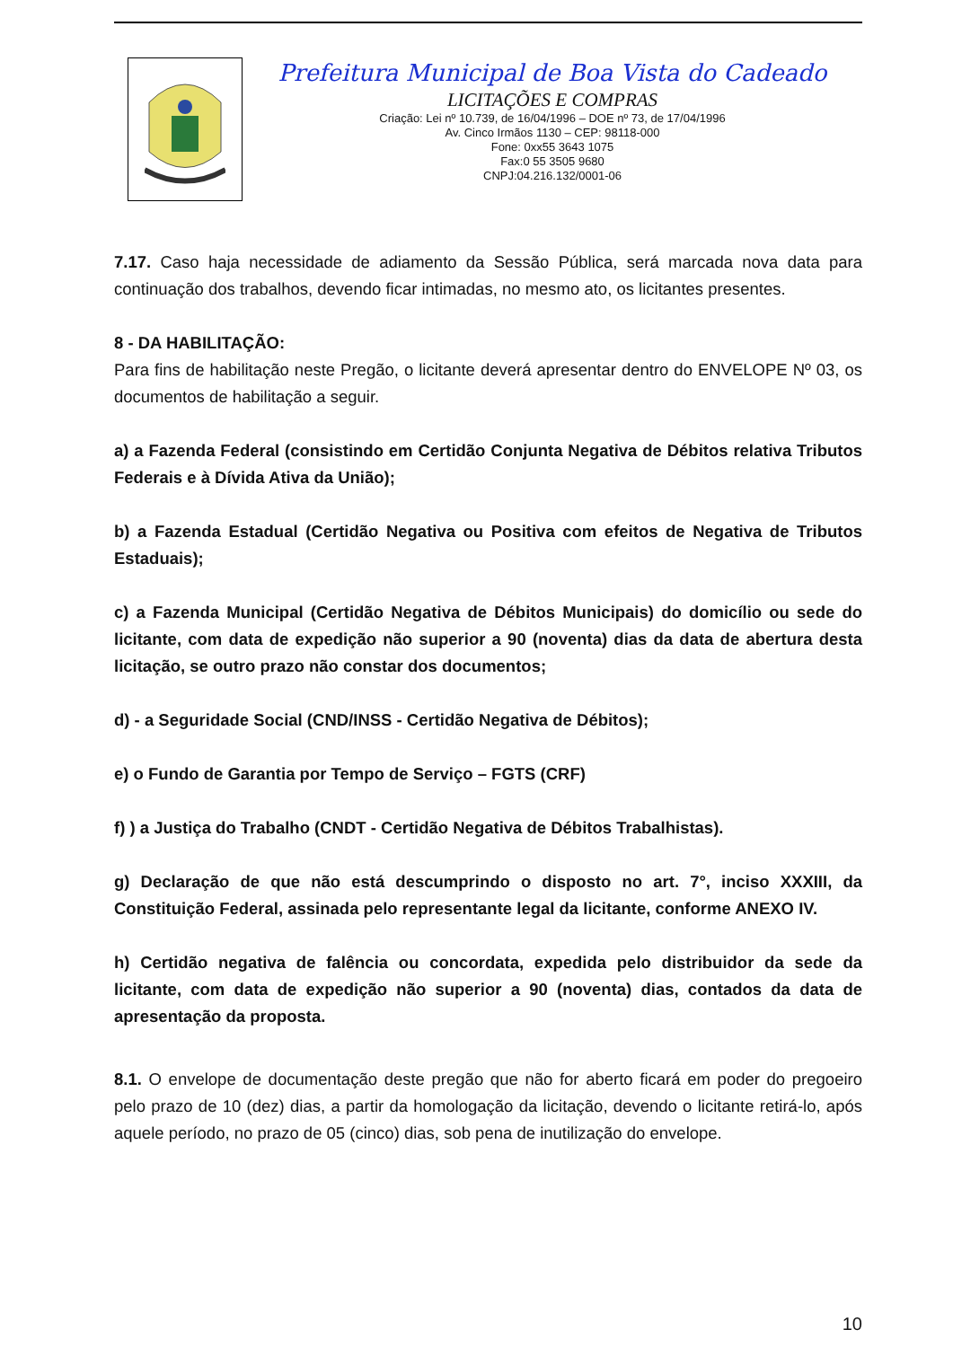Prefeitura Municipal de Boa Vista do Cadeado
LICITAÇÕES E COMPRAS
Criação: Lei nº 10.739, de 16/04/1996 – DOE nº 73, de 17/04/1996
Av. Cinco Irmãos 1130 – CEP: 98118-000
Fone: 0xx55 3643 1075
Fax:0 55 3505 9680
CNPJ:04.216.132/0001-06
7.17. Caso haja necessidade de adiamento da Sessão Pública, será marcada nova data para continuação dos trabalhos, devendo ficar intimadas, no mesmo ato, os licitantes presentes.
8 - DA HABILITAÇÃO:
Para fins de habilitação neste Pregão, o licitante deverá apresentar dentro do ENVELOPE Nº 03, os documentos de habilitação a seguir.
a) a Fazenda Federal (consistindo em Certidão Conjunta Negativa de Débitos relativa Tributos Federais e à Dívida Ativa da União);
b) a Fazenda Estadual (Certidão Negativa ou Positiva com efeitos de Negativa de Tributos Estaduais);
c) a Fazenda Municipal (Certidão Negativa de Débitos Municipais) do domicílio ou sede do licitante, com data de expedição não superior a 90 (noventa) dias da data de abertura desta licitação, se outro prazo não constar dos documentos;
d) - a Seguridade Social (CND/INSS - Certidão Negativa de Débitos);
e) o Fundo de Garantia por Tempo de Serviço – FGTS (CRF)
f) ) a Justiça do Trabalho (CNDT - Certidão Negativa de Débitos Trabalhistas).
g) Declaração de que não está descumprindo o disposto no art. 7°, inciso XXXIII, da Constituição Federal, assinada pelo representante legal da licitante, conforme ANEXO IV.
h) Certidão negativa de falência ou concordata, expedida pelo distribuidor da sede da licitante, com data de expedição não superior a 90 (noventa) dias, contados da data de apresentação da proposta.
8.1. O envelope de documentação deste pregão que não for aberto ficará em poder do pregoeiro pelo prazo de 10 (dez) dias, a partir da homologação da licitação, devendo o licitante retirá-lo, após aquele período, no prazo de 05 (cinco) dias, sob pena de inutilização do envelope.
10